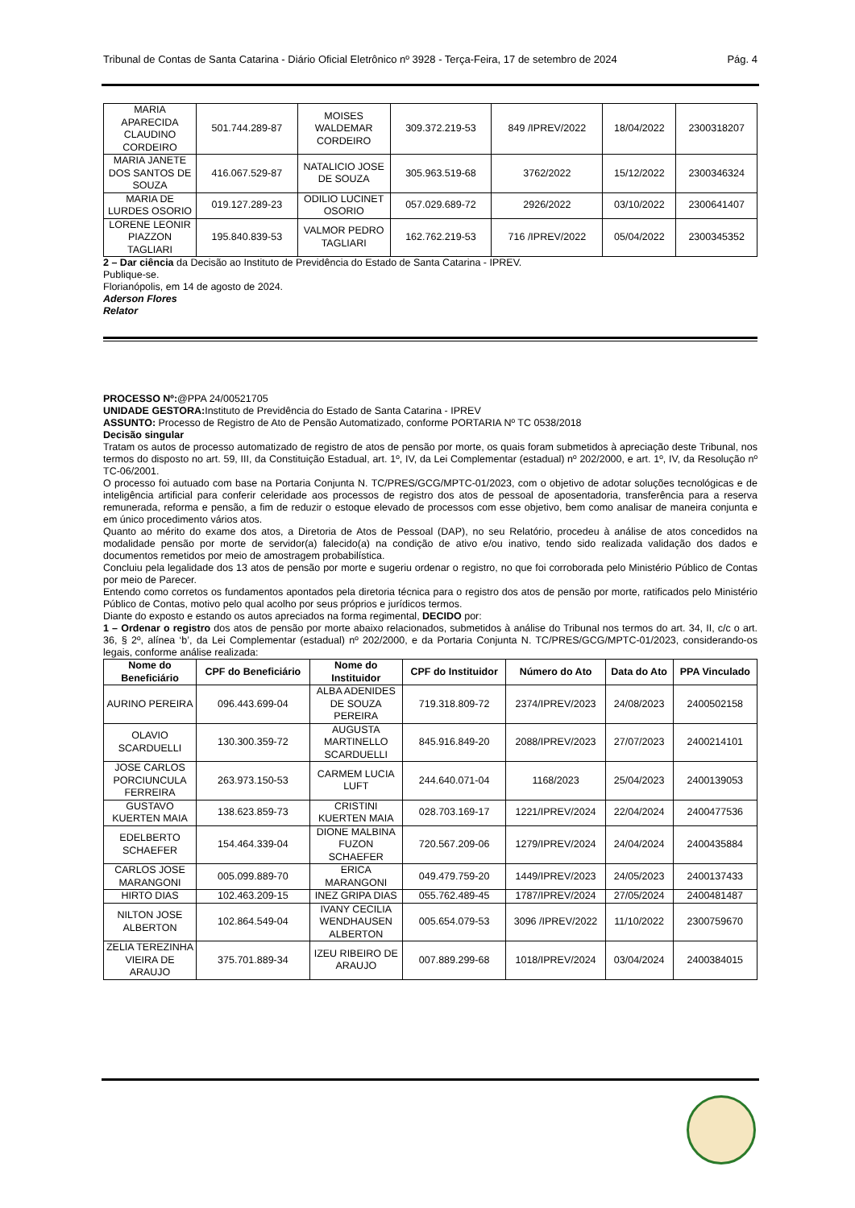Tribunal de Contas de Santa Catarina - Diário Oficial Eletrônico nº 3928 - Terça-Feira, 17 de setembro de 2024 Pág. 4
| MARIA APARECIDA CLAUDINO CORDEIRO | 501.744.289-87 | MOISES WALDEMAR CORDEIRO | 309.372.219-53 | 849 /IPREV/2022 | 18/04/2022 | 2300318207 |
| MARIA JANETE DOS SANTOS DE SOUZA | 416.067.529-87 | NATALICIO JOSE DE SOUZA | 305.963.519-68 | 3762/2022 | 15/12/2022 | 2300346324 |
| MARIA DE LURDES OSORIO | 019.127.289-23 | ODILIO LUCINET OSORIO | 057.029.689-72 | 2926/2022 | 03/10/2022 | 2300641407 |
| LORENE LEONIR PIAZZON TAGLIARI | 195.840.839-53 | VALMOR PEDRO TAGLIARI | 162.762.219-53 | 716 /IPREV/2022 | 05/04/2022 | 2300345352 |
2 – Dar ciência da Decisão ao Instituto de Previdência do Estado de Santa Catarina - IPREV.
Publique-se.
Florianópolis, em 14 de agosto de 2024.
Aderson Flores
Relator
PROCESSO Nº:@PPA 24/00521705
UNIDADE GESTORA: Instituto de Previdência do Estado de Santa Catarina - IPREV
ASSUNTO: Processo de Registro de Ato de Pensão Automatizado, conforme PORTARIA Nº TC 0538/2018
Decisão singular
Tratam os autos de processo automatizado de registro de atos de pensão por morte, os quais foram submetidos à apreciação deste Tribunal, nos termos do disposto no art. 59, III, da Constituição Estadual, art. 1º, IV, da Lei Complementar (estadual) nº 202/2000, e art. 1º, IV, da Resolução nº TC-06/2001.
O processo foi autuado com base na Portaria Conjunta N. TC/PRES/GCG/MPTC-01/2023, com o objetivo de adotar soluções tecnológicas e de inteligência artificial para conferir celeridade aos processos de registro dos atos de pessoal de aposentadoria, transferência para a reserva remunerada, reforma e pensão, a fim de reduzir o estoque elevado de processos com esse objetivo, bem como analisar de maneira conjunta e em único procedimento vários atos.
Quanto ao mérito do exame dos atos, a Diretoria de Atos de Pessoal (DAP), no seu Relatório, procedeu à análise de atos concedidos na modalidade pensão por morte de servidor(a) falecido(a) na condição de ativo e/ou inativo, tendo sido realizada validação dos dados e documentos remetidos por meio de amostragem probabilística.
Concluiu pela legalidade dos 13 atos de pensão por morte e sugeriu ordenar o registro, no que foi corroborada pelo Ministério Público de Contas por meio de Parecer.
Entendo como corretos os fundamentos apontados pela diretoria técnica para o registro dos atos de pensão por morte, ratificados pelo Ministério Público de Contas, motivo pelo qual acolho por seus próprios e jurídicos termos.
Diante do exposto e estando os autos apreciados na forma regimental, DECIDO por:
1 – Ordenar o registro dos atos de pensão por morte abaixo relacionados, submetidos à análise do Tribunal nos termos do art. 34, II, c/c o art. 36, § 2º, alínea ‘b’, da Lei Complementar (estadual) nº 202/2000, e da Portaria Conjunta N. TC/PRES/GCG/MPTC-01/2023, considerando-os legais, conforme análise realizada:
| Nome do Beneficiário | CPF do Beneficiário | Nome do Instituidor | CPF do Instituidor | Número do Ato | Data do Ato | PPA Vinculado |
| --- | --- | --- | --- | --- | --- | --- |
| AURINO PEREIRA | 096.443.699-04 | ALBA ADENIDES DE SOUZA PEREIRA | 719.318.809-72 | 2374/IPREV/2023 | 24/08/2023 | 2400502158 |
| OLAVIO SCARDUELLI | 130.300.359-72 | AUGUSTA MARTINELLO SCARDUELLI | 845.916.849-20 | 2088/IPREV/2023 | 27/07/2023 | 2400214101 |
| JOSE CARLOS PORCIUNCULA FERREIRA | 263.973.150-53 | CARMEM LUCIA LUFT | 244.640.071-04 | 1168/2023 | 25/04/2023 | 2400139053 |
| GUSTAVO KUERTEN MAIA | 138.623.859-73 | CRISTINI KUERTEN MAIA | 028.703.169-17 | 1221/IPREV/2024 | 22/04/2024 | 2400477536 |
| EDELBERTO SCHAEFER | 154.464.339-04 | DIONE MALBINA FUZON SCHAEFER | 720.567.209-06 | 1279/IPREV/2024 | 24/04/2024 | 2400435884 |
| CARLOS JOSE MARANGONI | 005.099.889-70 | ERICA MARANGONI | 049.479.759-20 | 1449/IPREV/2023 | 24/05/2023 | 2400137433 |
| HIRTO DIAS | 102.463.209-15 | INEZ GRIPA DIAS | 055.762.489-45 | 1787/IPREV/2024 | 27/05/2024 | 2400481487 |
| NILTON JOSE ALBERTON | 102.864.549-04 | IVANY CECILIA WENDHAUSEN ALBERTON | 005.654.079-53 | 3096 /IPREV/2022 | 11/10/2022 | 2300759670 |
| ZELIA TEREZINHA VIEIRA DE ARAUJO | 375.701.889-34 | IZEU RIBEIRO DE ARAUJO | 007.889.299-68 | 1018/IPREV/2024 | 03/04/2024 | 2400384015 |